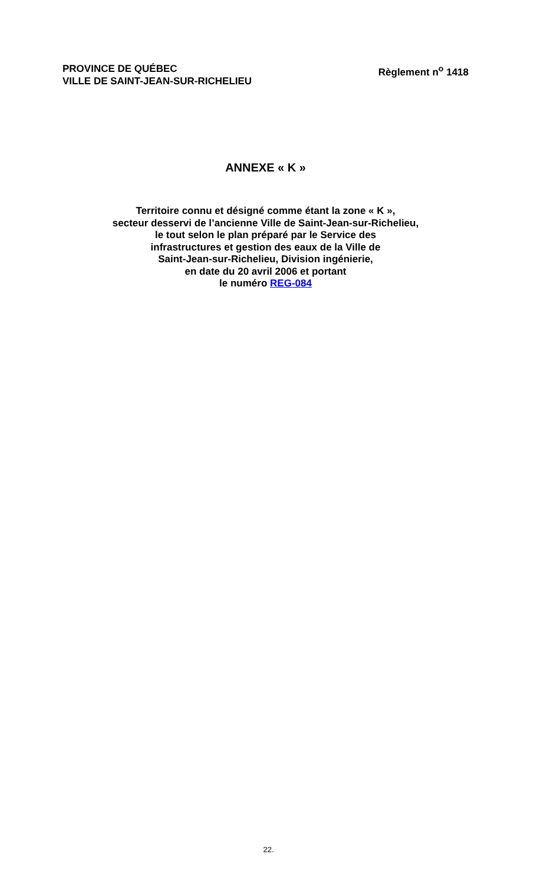PROVINCE DE QUÉBEC
VILLE DE SAINT-JEAN-SUR-RICHELIEU
Règlement n<sup>o</sup> 1418
ANNEXE « K »
Territoire connu et désigné comme étant la zone « K »,
secteur desservi de l’ancienne Ville de Saint-Jean-sur-Richelieu,
le tout selon le plan préparé par le Service des
infrastructures et gestion des eaux de la Ville de
Saint-Jean-sur-Richelieu, Division ingénierie,
en date du 20 avril 2006 et portant
le numéro REG-084
22.